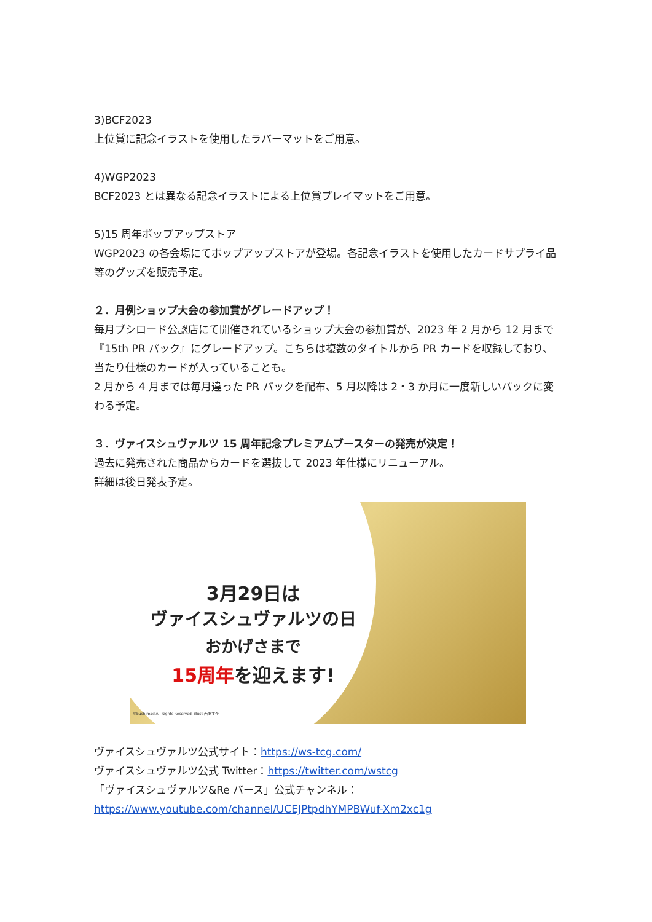3)BCF2023
上位賞に記念イラストを使用したラバーマットをご用意。
4)WGP2023
BCF2023 とは異なる記念イラストによる上位賞プレイマットをご用意。
5)15 周年ポップアップストア
WGP2023 の各会場にてポップアップストアが登場。各記念イラストを使用したカードサプライ品等のグッズを販売予定。
２．月例ショップ大会の参加賞がグレードアップ！
毎月ブシロード公認店にて開催されているショップ大会の参加賞が、2023 年 2 月から 12 月まで『15th PR パック』にグレードアップ。こちらは複数のタイトルから PR カードを収録しており、当たり仕様のカードが入っていることも。
2 月から 4 月までは毎月違った PR パックを配布、5 月以降は 2・3 か月に一度新しいパックに変わる予定。
３．ヴァイスシュヴァルツ 15 周年記念プレミアムブースターの発売が決定！
過去に発売された商品からカードを選抜して 2023 年仕様にリニューアル。
詳細は後日発表予定。
3月29日は
ヴァイスシュヴァルツの日
おかげさまで
15周年を迎えます!
©bushiroad All Rights Reserved. illust.西あすか
ヴァイスシュヴァルツ公式サイト：https://ws-tcg.com/
ヴァイスシュヴァルツ公式 Twitter：https://twitter.com/wstcg
「ヴァイスシュヴァルツ&Re バース」公式チャンネル：
https://www.youtube.com/channel/UCEJPtpdhYMPBWuf-Xm2xc1g